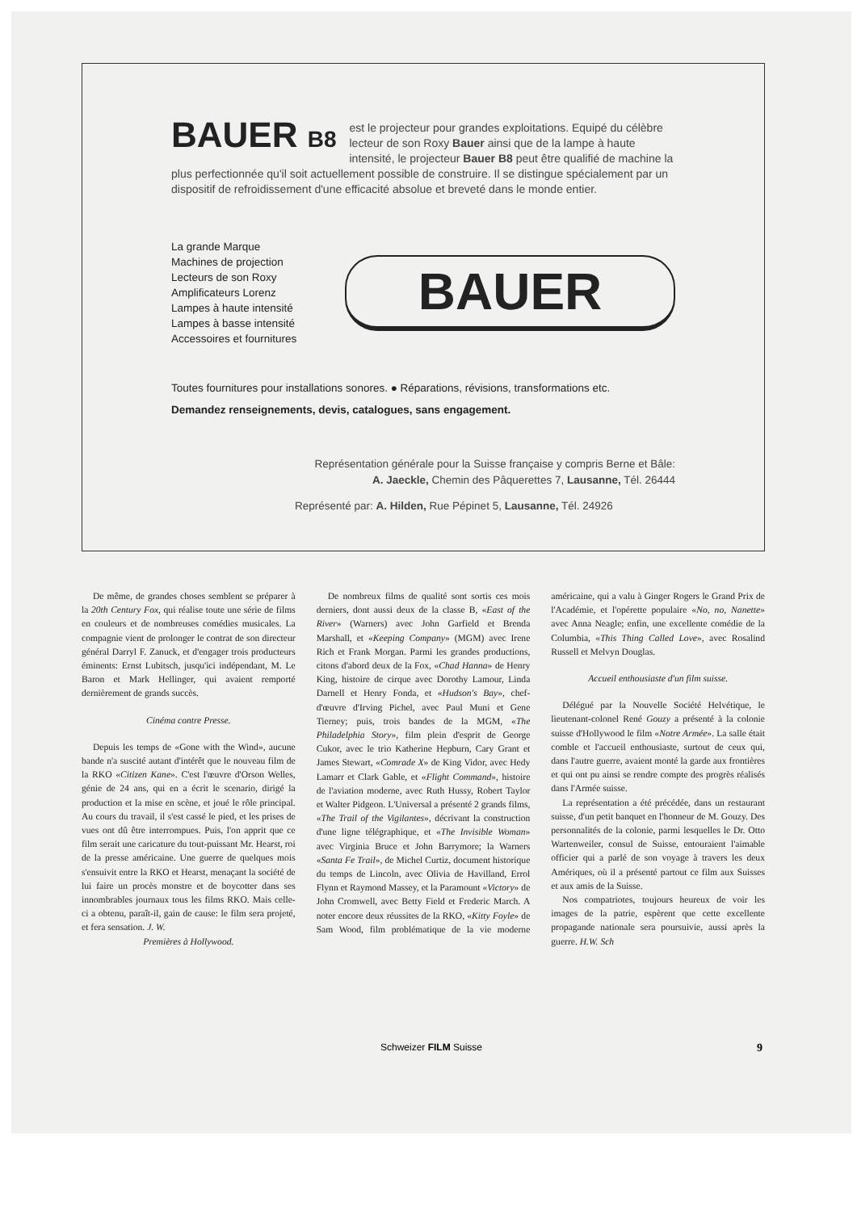BAUER B8 est le projecteur pour grandes exploitations. Equipé du célèbre lecteur de son Roxy Bauer ainsi que de la lampe à haute intensité, le projecteur Bauer B8 peut être qualifié de machine la plus perfectionnée qu'il soit actuellement possible de construire. Il se distingue spécialement par un dispositif de refroidissement d'une efficacité absolue et breveté dans le monde entier.
La grande Marque
Machines de projection
Lecteurs de son Roxy
Amplificateurs Lorenz
Lampes à haute intensité
Lampes à basse intensité
Accessoires et fournitures
BAUER
Toutes fournitures pour installations sonores. ● Réparations, révisions, transformations etc.
Demandez renseignements, devis, catalogues, sans engagement.
Représentation générale pour la Suisse française y compris Berne et Bâle:
A. Jaeckle, Chemin des Pâquerettes 7, Lausanne, Tél. 26444
Représenté par: A. Hilden, Rue Pépinet 5, Lausanne, Tél. 24926
De même, de grandes choses semblent se préparer à la 20th Century Fox, qui réalise toute une série de films en couleurs et de nombreuses comédies musicales. La compagnie vient de prolonger le contrat de son directeur général Darryl F. Zanuck, et d'engager trois producteurs éminents: Ernst Lubitsch, jusqu'ici indépendant, M. Le Baron et Mark Hellinger, qui avaient remporté dernièrement de grands succès.
Cinéma contre Presse.
Depuis les temps de «Gone with the Wind», aucune bande n'a suscité autant d'intérêt que le nouveau film de la RKO «Citizen Kane». C'est l'œuvre d'Orson Welles, génie de 24 ans, qui en a écrit le scenario, dirigé la production et la mise en scène, et joué le rôle principal. Au cours du travail, il s'est cassé le pied, et les prises de vues ont dû être interrompues. Puis, l'on apprit que ce film serait une caricature du tout-puissant Mr. Hearst, roi de la presse américaine. Une guerre de quelques mois s'ensuivit entre la RKO et Hearst, menaçant la société de lui faire un procès monstre et de boycotter dans ses innombrables journaux tous les films RKO. Mais celle-ci a obtenu, paraît-il, gain de cause: le film sera projeté, et fera sensation. J. W.
Premières à Hollywood.
De nombreux films de qualité sont sortis ces mois derniers, dont aussi deux de la classe B, «East of the River» (Warners) avec John Garfield et Brenda Marshall, et «Keeping Company» (MGM) avec Irene Rich et Frank Morgan. Parmi les grandes productions, citons d'abord deux de la Fox, «Chad Hanna» de Henry King, histoire de cirque avec Dorothy Lamour, Linda Darnell et Henry Fonda, et «Hudson's Bay», chef-d'œuvre d'Irving Pichel, avec Paul Muni et Gene Tierney; puis, trois bandes de la MGM, «The Philadelphia Story», film plein d'esprit de George Cukor, avec le trio Katherine Hepburn, Cary Grant et James Stewart, «Comrade X» de King Vidor, avec Hedy Lamarr et Clark Gable, et «Flight Command», histoire de l'aviation moderne, avec Ruth Hussy, Robert Taylor et Walter Pidgeon. L'Universal a présenté 2 grands films, «The Trail of the Vigilantes», décrivant la construction d'une ligne télégraphique, et «The Invisible Woman» avec Virginia Bruce et John Barrymore; la Warners «Santa Fe Trail», de Michel Curtiz, document historique du temps de Lincoln, avec Olivia de Havilland, Errol Flynn et Raymond Massey, et la Paramount «Victory» de John Cromwell, avec Betty Field et Frederic March. A noter encore deux réussites de la RKO, «Kitty Foyle» de Sam Wood, film problématique de la vie moderne américaine, qui a valu à Ginger Rogers le Grand Prix de l'Académie, et l'opérette populaire «No, no, Nanette» avec Anna Neagle; enfin, une excellente comédie de la Columbia, «This Thing Called Love», avec Rosalind Russell et Melvyn Douglas.
Accueil enthousiaste d'un film suisse.
Délégué par la Nouvelle Société Helvétique, le lieutenant-colonel René Gouzy a présenté à la colonie suisse d'Hollywood le film «Notre Armée». La salle était comble et l'accueil enthousiaste, surtout de ceux qui, dans l'autre guerre, avaient monté la garde aux frontières et qui ont pu ainsi se rendre compte des progrès réalisés dans l'Armée suisse.
La représentation a été précédée, dans un restaurant suisse, d'un petit banquet en l'honneur de M. Gouzy. Des personnalités de la colonie, parmi lesquelles le Dr. Otto Wartenweiler, consul de Suisse, entouraient l'aimable officier qui a parlé de son voyage à travers les deux Amériques, où il a présenté partout ce film aux Suisses et aux amis de la Suisse.
Nos compatriotes, toujours heureux de voir les images de la patrie, espèrent que cette excellente propagande nationale sera poursuivie, aussi après la guerre. H.W. Sch
Schweizer FILM Suisse
9